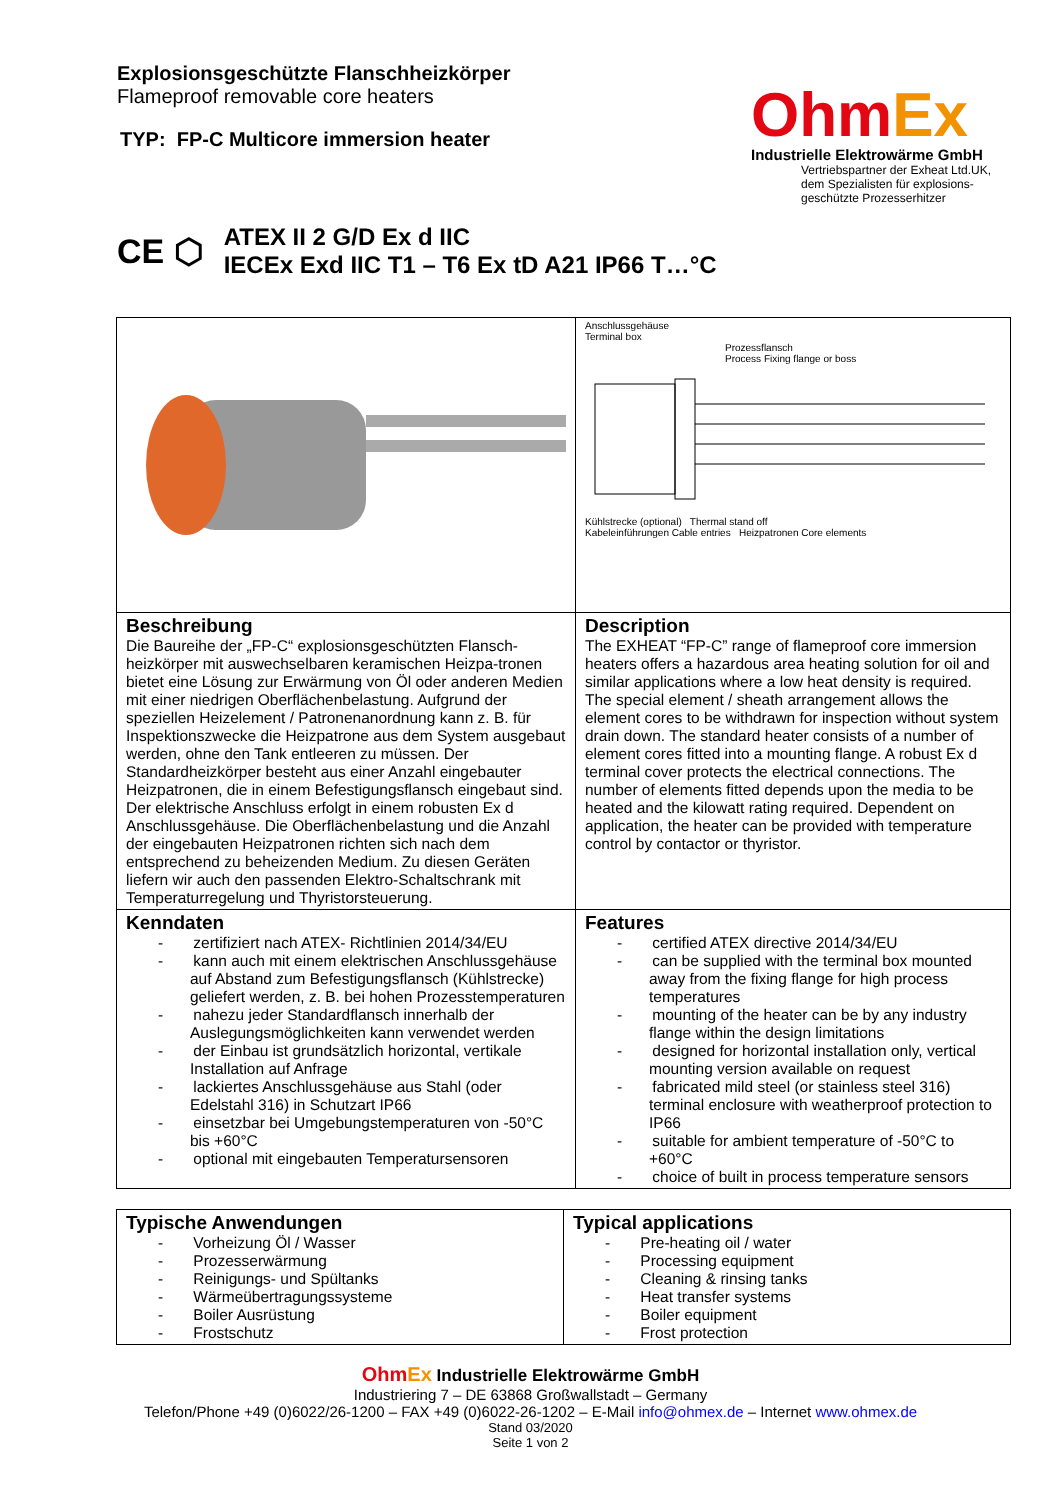Explosionsgeschützte Flanschheizkörper
Flameproof removable core heaters
TYP: FP-C Multicore immersion heater
OhmEx
Industrielle Elektrowärme GmbH
Vertriebspartner der Exheat Ltd.UK, dem Spezialisten für explosions-geschützte Prozesserhitzer
CE ⬡
ATEX II 2 G/D Ex d IIC
IECEx Exd IIC T1 – T6 Ex tD A21 IP66 T…°C
| | Anschlussgehäuse Terminal box Prozessflansch Process Fixing flange or boss Kühlstrecke (optional) Thermal stand off Kabeleinführungen Cable entries Heizpatronen Core elements |
| Beschreibung Die Baureihe der „FP-C“ explosionsgeschützten Flansch-heizkörper mit auswechselbaren keramischen Heizpa-tronen bietet eine Lösung zur Erwärmung von Öl oder anderen Medien mit einer niedrigen Oberflächenbelastung. Aufgrund der speziellen Heizelement / Patronenanordnung kann z. B. für Inspektionszwecke die Heizpatrone aus dem System ausgebaut werden, ohne den Tank entleeren zu müssen. Der Standardheizkörper besteht aus einer Anzahl eingebauter Heizpatronen, die in einem Befestigungsflansch eingebaut sind. Der elektrische Anschluss erfolgt in einem robusten Ex d Anschlussgehäuse. Die Oberflächenbelastung und die Anzahl der eingebauten Heizpatronen richten sich nach dem entsprechend zu beheizenden Medium. Zu diesen Geräten liefern wir auch den passenden Elektro-Schaltschrank mit Temperaturregelung und Thyristorsteuerung. | Description The EXHEAT “FP-C” range of flameproof core immersion heaters offers a hazardous area heating solution for oil and similar applications where a low heat density is required. The special element / sheath arrangement allows the element cores to be withdrawn for inspection without system drain down. The standard heater consists of a number of element cores fitted into a mounting flange. A robust Ex d terminal cover protects the electrical connections. The number of elements fitted depends upon the media to be heated and the kilowatt rating required. Dependent on application, the heater can be provided with temperature control by contactor or thyristor. |
| Kenndaten - zertifiziert nach ATEX- Richtlinien 2014/34/EU - kann auch mit einem elektrischen Anschlussgehäuse auf Abstand zum Befestigungsflansch (Kühlstrecke) geliefert werden, z. B. bei hohen Prozesstemperaturen - nahezu jeder Standardflansch innerhalb der Auslegungsmöglichkeiten kann verwendet werden - der Einbau ist grundsätzlich horizontal, vertikale Installation auf Anfrage - lackiertes Anschlussgehäuse aus Stahl (oder Edelstahl 316) in Schutzart IP66 - einsetzbar bei Umgebungstemperaturen von -50°C bis +60°C - optional mit eingebauten Temperatursensoren | Features - certified ATEX directive 2014/34/EU - can be supplied with the terminal box mounted away from the fixing flange for high process temperatures - mounting of the heater can be by any industry flange within the design limitations - designed for horizontal installation only, vertical mounting version available on request - fabricated mild steel (or stainless steel 316) terminal enclosure with weatherproof protection to IP66 - suitable for ambient temperature of -50°C to +60°C - choice of built in process temperature sensors |
| Typische Anwendungen - Vorheizung Öl / Wasser - Prozesserwärmung - Reinigungs- und Spültanks - Wärmeübertragungssysteme - Boiler Ausrüstung - Frostschutz | Typical applications - Pre-heating oil / water - Processing equipment - Cleaning & rinsing tanks - Heat transfer systems - Boiler equipment - Frost protection |
OhmEx Industrielle Elektrowärme GmbH
Industriering 7 – DE 63868 Großwallstadt – Germany
Telefon/Phone +49 (0)6022/26-1200 – FAX +49 (0)6022-26-1202 – E-Mail info@ohmex.de – Internet www.ohmex.de
Stand 03/2020
Seite 1 von 2